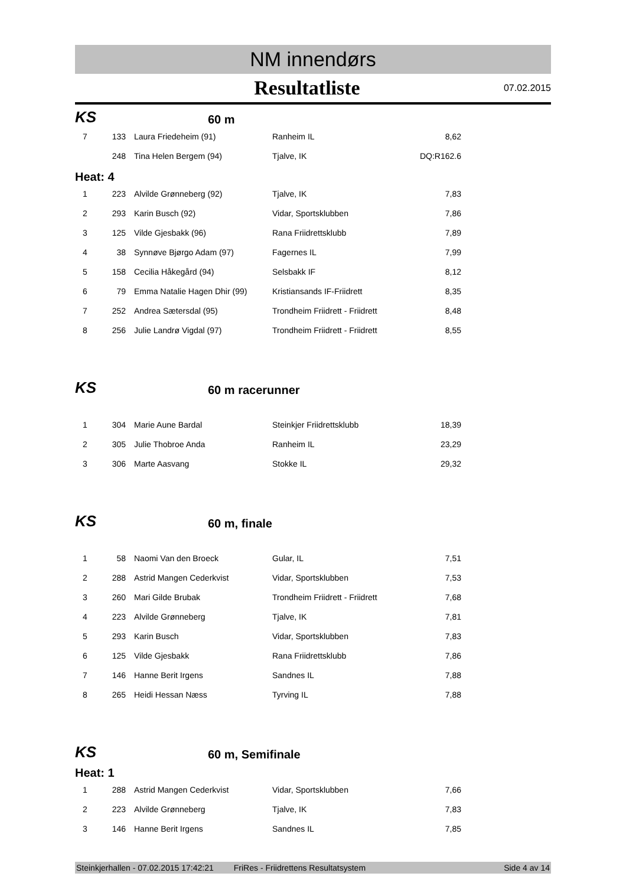NM innendørs
Resultatliste
07.02.2015
KS
60 m
| 7 | 133 | Laura Friedeheim (91) | Ranheim IL | 8,62 |
| | 248 | Tina Helen Bergem (94) | Tjalve, IK | DQ:R162.6 |
Heat: 4
| 1 | 223 | Alvilde Grønneberg (92) | Tjalve, IK | 7,83 |
| 2 | 293 | Karin Busch (92) | Vidar, Sportsklubben | 7,86 |
| 3 | 125 | Vilde Gjesbakk (96) | Rana Friidrettsklubb | 7,89 |
| 4 | 38 | Synnøve Bjørgo Adam (97) | Fagernes IL | 7,99 |
| 5 | 158 | Cecilia Håkegård (94) | Selsbakk IF | 8,12 |
| 6 | 79 | Emma Natalie Hagen Dhir (99) | Kristiansands IF-Friidrett | 8,35 |
| 7 | 252 | Andrea Sætersdal (95) | Trondheim Friidrett - Friidrett | 8,48 |
| 8 | 256 | Julie Landrø Vigdal (97) | Trondheim Friidrett - Friidrett | 8,55 |
KS
60 m racerunner
| 1 | 304 | Marie Aune Bardal | Steinkjer Friidrettsklubb | 18,39 |
| 2 | 305 | Julie Thobroe Anda | Ranheim IL | 23,29 |
| 3 | 306 | Marte Aasvang | Stokke IL | 29,32 |
KS
60 m, finale
| 1 | 58 | Naomi Van den Broeck | Gular, IL | 7,51 |
| 2 | 288 | Astrid Mangen Cederkvist | Vidar, Sportsklubben | 7,53 |
| 3 | 260 | Mari Gilde Brubak | Trondheim Friidrett - Friidrett | 7,68 |
| 4 | 223 | Alvilde Grønneberg | Tjalve, IK | 7,81 |
| 5 | 293 | Karin Busch | Vidar, Sportsklubben | 7,83 |
| 6 | 125 | Vilde Gjesbakk | Rana Friidrettsklubb | 7,86 |
| 7 | 146 | Hanne Berit Irgens | Sandnes IL | 7,88 |
| 8 | 265 | Heidi Hessan Næss | Tyrving IL | 7,88 |
KS
60 m, Semifinale
Heat: 1
| 1 | 288 | Astrid Mangen Cederkvist | Vidar, Sportsklubben | 7,66 |
| 2 | 223 | Alvilde Grønneberg | Tjalve, IK | 7,83 |
| 3 | 146 | Hanne Berit Irgens | Sandnes IL | 7,85 |
Steinkjerhallen - 07.02.2015 17:42:21 FriRes - Friidrettens Resultatsystem Side 4 av 14